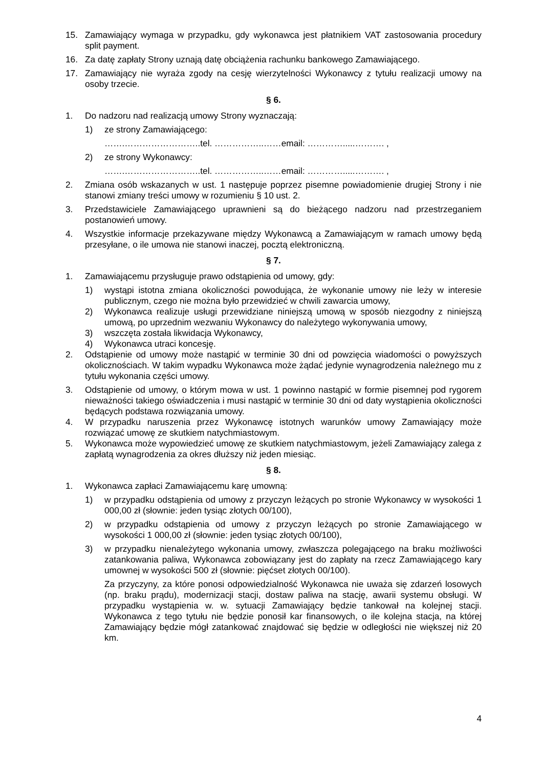15. Zamawiający wymaga w przypadku, gdy wykonawca jest płatnikiem VAT zastosowania procedury split payment.
16. Za datę zapłaty Strony uznają datę obciążenia rachunku bankowego Zamawiającego.
17. Zamawiający nie wyraża zgody na cesję wierzytelności Wykonawcy z tytułu realizacji umowy na osoby trzecie.
§ 6.
1. Do nadzoru nad realizacją umowy Strony wyznaczają:
1) ze strony Zamawiającego:
…….……………………..tel. ……………..……email: ………….....………. ,
2) ze strony Wykonawcy:
…….……………………..tel. ……………..……email: ………….....………. ,
2. Zmiana osób wskazanych w ust. 1 następuje poprzez pisemne powiadomienie drugiej Strony i nie stanowi zmiany treści umowy w rozumieniu § 10 ust. 2.
3. Przedstawiciele Zamawiającego uprawnieni są do bieżącego nadzoru nad przestrzeganiem postanowień umowy.
4. Wszystkie informacje przekazywane między Wykonawcą a Zamawiającym w ramach umowy będą przesyłane, o ile umowa nie stanowi inaczej, pocztą elektroniczną.
§ 7.
1. Zamawiającemu przysługuje prawo odstąpienia od umowy, gdy:
1) wystąpi istotna zmiana okoliczności powodująca, że wykonanie umowy nie leży w interesie publicznym, czego nie można było przewidzieć w chwili zawarcia umowy,
2) Wykonawca realizuje usługi przewidziane niniejszą umową w sposób niezgodny z niniejszą umową, po uprzednim wezwaniu Wykonawcy do należytego wykonywania umowy,
3) wszczęta została likwidacja Wykonawcy,
4) Wykonawca utraci koncesję.
2. Odstąpienie od umowy może nastąpić w terminie 30 dni od powzięcia wiadomości o powyższych okolicznościach. W takim wypadku Wykonawca może żądać jedynie wynagrodzenia należnego mu z tytułu wykonania części umowy.
3. Odstąpienie od umowy, o którym mowa w ust. 1 powinno nastąpić w formie pisemnej pod rygorem nieważności takiego oświadczenia i musi nastąpić w terminie 30 dni od daty wystąpienia okoliczności będących podstawa rozwiązania umowy.
4. W przypadku naruszenia przez Wykonawcę istotnych warunków umowy Zamawiający może rozwiązać umowę ze skutkiem natychmiastowym.
5. Wykonawca może wypowiedzieć umowę ze skutkiem natychmiastowym, jeżeli Zamawiający zalega z zapłatą wynagrodzenia za okres dłuższy niż jeden miesiąc.
§ 8.
1. Wykonawca zapłaci Zamawiającemu karę umowną:
1) w przypadku odstąpienia od umowy z przyczyn leżących po stronie Wykonawcy w wysokości 1 000,00 zł (słownie: jeden tysiąc złotych 00/100),
2) w przypadku odstąpienia od umowy z przyczyn leżących po stronie Zamawiającego w wysokości 1 000,00 zł (słownie: jeden tysiąc złotych 00/100),
3) w przypadku nienależytego wykonania umowy, zwłaszcza polegającego na braku możliwości zatankowania paliwa, Wykonawca zobowiązany jest do zapłaty na rzecz Zamawiającego kary umownej w wysokości 500 zł (słownie: pięćset złotych 00/100).
Za przyczyny, za które ponosi odpowiedzialność Wykonawca nie uważa się zdarzeń losowych (np. braku prądu), modernizacji stacji, dostaw paliwa na stację, awarii systemu obsługi. W przypadku wystąpienia w. w. sytuacji Zamawiający będzie tankował na kolejnej stacji. Wykonawca z tego tytułu nie będzie ponosił kar finansowych, o ile kolejna stacja, na której Zamawiający będzie mógł zatankować znajdować się będzie w odległości nie większej niż 20 km.
4